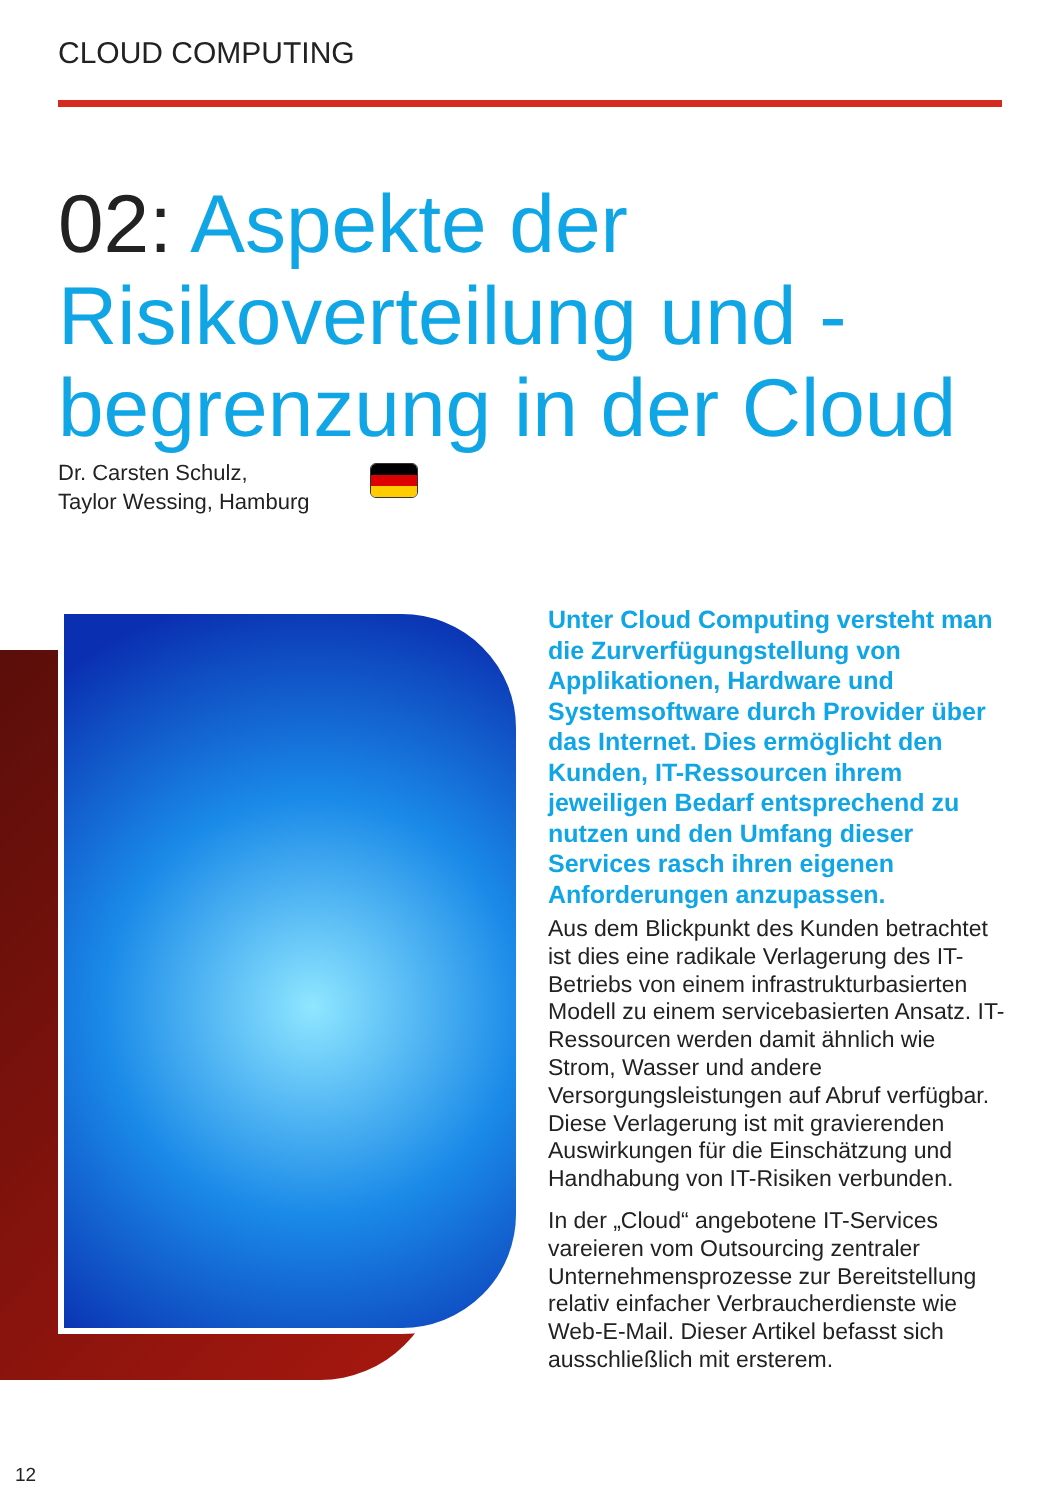CLOUD COMPUTING
02: Aspekte der Risikoverteilung und -begrenzung in der Cloud
Dr. Carsten Schulz,
Taylor Wessing, Hamburg
Unter Cloud Computing versteht man die Zurverfügungstellung von Applikationen, Hardware und Systemsoftware durch Provider über das Internet. Dies ermöglicht den Kunden, IT-Ressourcen ihrem jeweiligen Bedarf entsprechend zu nutzen und den Umfang dieser Services rasch ihren eigenen Anforderungen anzupassen.
Aus dem Blickpunkt des Kunden betrachtet ist dies eine radikale Verlagerung des IT-Betriebs von einem infrastrukturbasierten Modell zu einem servicebasierten Ansatz. IT-Ressourcen werden damit ähnlich wie Strom, Wasser und andere Versorgungsleistungen auf Abruf verfügbar. Diese Verlagerung ist mit gravierenden Auswirkungen für die Einschätzung und Handhabung von IT-Risiken verbunden.
In der „Cloud“ angebotene IT-Services vareieren vom Outsourcing zentraler Unternehmensprozesse zur Bereitstellung relativ einfacher Verbraucherdienste wie Web-E-Mail. Dieser Artikel befasst sich ausschließlich mit ersterem.
12